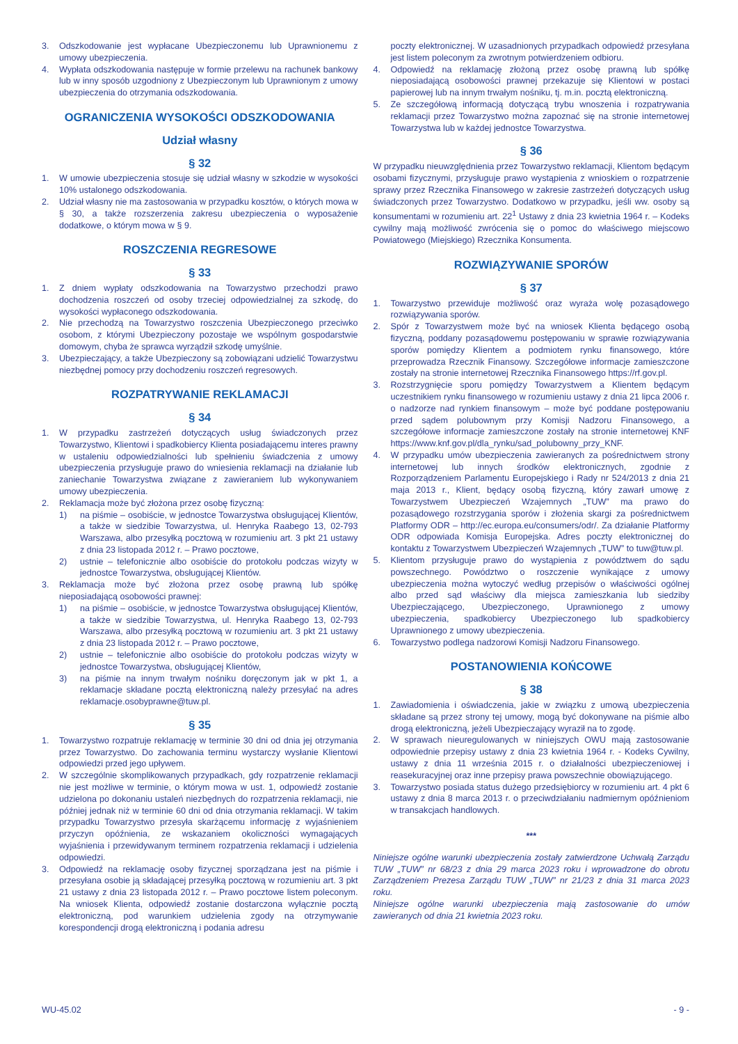3. Odszkodowanie jest wypłacane Ubezpieczonemu lub Uprawnionemu z umowy ubezpieczenia.
4. Wypłata odszkodowania następuje w formie przelewu na rachunek bankowy lub w inny sposób uzgodniony z Ubezpieczonym lub Uprawnionym z umowy ubezpieczenia do otrzymania odszkodowania.
OGRANICZENIA WYSOKOŚCI ODSZKODOWANIA
Udział własny
§ 32
1. W umowie ubezpieczenia stosuje się udział własny w szkodzie w wysokości 10% ustalonego odszkodowania.
2. Udział własny nie ma zastosowania w przypadku kosztów, o których mowa w § 30, a także rozszerzenia zakresu ubezpieczenia o wyposażenie dodatkowe, o którym mowa w § 9.
ROSZCZENIA REGRESOWE
§ 33
1. Z dniem wypłaty odszkodowania na Towarzystwo przechodzi prawo dochodzenia roszczeń od osoby trzeciej odpowiedzialnej za szkodę, do wysokości wypłaconego odszkodowania.
2. Nie przechodzą na Towarzystwo roszczenia Ubezpieczonego przeciwko osobom, z którymi Ubezpieczony pozostaje we wspólnym gospodarstwie domowym, chyba że sprawca wyrządził szkodę umyślnie.
3. Ubezpieczający, a także Ubezpieczony są zobowiązani udzielić Towarzystwu niezbędnej pomocy przy dochodzeniu roszczeń regresowych.
ROZPATRYWANIE REKLAMACJI
§ 34
1. W przypadku zastrzeżeń dotyczących usług świadczonych przez Towarzystwo, Klientowi i spadkobiercy Klienta posiadającemu interes prawny w ustaleniu odpowiedzialności lub spełnieniu świadczenia z umowy ubezpieczenia przysługuje prawo do wniesienia reklamacji na działanie lub zaniechanie Towarzystwa związane z zawieraniem lub wykonywaniem umowy ubezpieczenia.
2. Reklamacja może być złożona przez osobę fizyczną:
1) na piśmie – osobiście, w jednostce Towarzystwa obsługującej Klientów, a także w siedzibie Towarzystwa, ul. Henryka Raabego 13, 02-793 Warszawa, albo przesyłką pocztową w rozumieniu art. 3 pkt 21 ustawy z dnia 23 listopada 2012 r. – Prawo pocztowe,
2) ustnie – telefonicznie albo osobiście do protokołu podczas wizyty w jednostce Towarzystwa, obsługującej Klientów.
3. Reklamacja może być złożona przez osobę prawną lub spółkę nieposiadającą osobowości prawnej:
1) na piśmie – osobiście, w jednostce Towarzystwa obsługującej Klientów, a także w siedzibie Towarzystwa, ul. Henryka Raabego 13, 02-793 Warszawa, albo przesyłką pocztową w rozumieniu art. 3 pkt 21 ustawy z dnia 23 listopada 2012 r. – Prawo pocztowe,
2) ustnie – telefonicznie albo osobiście do protokołu podczas wizyty w jednostce Towarzystwa, obsługującej Klientów,
3) na piśmie na innym trwałym nośniku doręczonym jak w pkt 1, a reklamacje składane pocztą elektroniczną należy przesyłać na adres reklamacje.osobyprawne@tuw.pl.
§ 35
1. Towarzystwo rozpatruje reklamację w terminie 30 dni od dnia jej otrzymania przez Towarzystwo. Do zachowania terminu wystarczy wysłanie Klientowi odpowiedzi przed jego upływem.
2. W szczególnie skomplikowanych przypadkach, gdy rozpatrzenie reklamacji nie jest możliwe w terminie, o którym mowa w ust. 1, odpowiedź zostanie udzielona po dokonaniu ustaleń niezbędnych do rozpatrzenia reklamacji, nie później jednak niż w terminie 60 dni od dnia otrzymania reklamacji. W takim przypadku Towarzystwo przesyła skarżącemu informację z wyjaśnieniem przyczyn opóźnienia, ze wskazaniem okoliczności wymagających wyjaśnienia i przewidywanym terminem rozpatrzenia reklamacji i udzielenia odpowiedzi.
3. Odpowiedź na reklamację osoby fizycznej sporządzana jest na piśmie i przesyłana osobie ją składającej przesyłką pocztową w rozumieniu art. 3 pkt 21 ustawy z dnia 23 listopada 2012 r. – Prawo pocztowe listem poleconym. Na wniosek Klienta, odpowiedź zostanie dostarczona wyłącznie pocztą elektroniczną, pod warunkiem udzielenia zgody na otrzymywanie korespondencji drogą elektroniczną i podania adresu
poczty elektronicznej. W uzasadnionych przypadkach odpowiedź przesyłana jest listem poleconym za zwrotnym potwierdzeniem odbioru.
4. Odpowiedź na reklamację złożoną przez osobę prawną lub spółkę nieposiadającą osobowości prawnej przekazuje się Klientowi w postaci papierowej lub na innym trwałym nośniku, tj. m.in. pocztą elektroniczną.
5. Ze szczegółową informacją dotyczącą trybu wnoszenia i rozpatrywania reklamacji przez Towarzystwo można zapoznać się na stronie internetowej Towarzystwa lub w każdej jednostce Towarzystwa.
§ 36
W przypadku nieuwzględnienia przez Towarzystwo reklamacji, Klientom będącym osobami fizycznymi, przysługuje prawo wystąpienia z wnioskiem o rozpatrzenie sprawy przez Rzecznika Finansowego w zakresie zastrzeżeń dotyczących usług świadczonych przez Towarzystwo. Dodatkowo w przypadku, jeśli ww. osoby są konsumentami w rozumieniu art. 22<sup>1</sup> Ustawy z dnia 23 kwietnia 1964 r. – Kodeks cywilny mają możliwość zwrócenia się o pomoc do właściwego miejscowo Powiatowego (Miejskiego) Rzecznika Konsumenta.
ROZWIĄZYWANIE SPORÓW
§ 37
1. Towarzystwo przewiduje możliwość oraz wyraża wolę pozasądowego rozwiązywania sporów.
2. Spór z Towarzystwem może być na wniosek Klienta będącego osobą fizyczną, poddany pozasądowemu postępowaniu w sprawie rozwiązywania sporów pomiędzy Klientem a podmiotem rynku finansowego, które przeprowadza Rzecznik Finansowy. Szczegółowe informacje zamieszczone zostały na stronie internetowej Rzecznika Finansowego https://rf.gov.pl.
3. Rozstrzygnięcie sporu pomiędzy Towarzystwem a Klientem będącym uczestnikiem rynku finansowego w rozumieniu ustawy z dnia 21 lipca 2006 r. o nadzorze nad rynkiem finansowym – może być poddane postępowaniu przed sądem polubownym przy Komisji Nadzoru Finansowego, a szczegółowe informacje zamieszczone zostały na stronie internetowej KNF https://www.knf.gov.pl/dla_rynku/sad_polubowny_przy_KNF.
4. W przypadku umów ubezpieczenia zawieranych za pośrednictwem strony internetowej lub innych środków elektronicznych, zgodnie z Rozporządzeniem Parlamentu Europejskiego i Rady nr 524/2013 z dnia 21 maja 2013 r., Klient, będący osobą fizyczną, który zawarł umowę z Towarzystwem Ubezpieczeń Wzajemnych „TUW” ma prawo do pozasądowego rozstrzygania sporów i złożenia skargi za pośrednictwem Platformy ODR – http://ec.europa.eu/consumers/odr/. Za działanie Platformy ODR odpowiada Komisja Europejska. Adres poczty elektronicznej do kontaktu z Towarzystwem Ubezpieczeń Wzajemnych „TUW” to tuw@tuw.pl.
5. Klientom przysługuje prawo do wystąpienia z powództwem do sądu powszechnego. Powództwo o roszczenie wynikające z umowy ubezpieczenia można wytoczyć według przepisów o właściwości ogólnej albo przed sąd właściwy dla miejsca zamieszkania lub siedziby Ubezpieczającego, Ubezpieczonego, Uprawnionego z umowy ubezpieczenia, spadkobiercy Ubezpieczonego lub spadkobiercy Uprawnionego z umowy ubezpieczenia.
6. Towarzystwo podlega nadzorowi Komisji Nadzoru Finansowego.
POSTANOWIENIA KOŃCOWE
§ 38
1. Zawiadomienia i oświadczenia, jakie w związku z umową ubezpieczenia składane są przez strony tej umowy, mogą być dokonywane na piśmie albo drogą elektroniczną, jeżeli Ubezpieczający wyraził na to zgodę.
2. W sprawach nieuregulowanych w niniejszych OWU mają zastosowanie odpowiednie przepisy ustawy z dnia 23 kwietnia 1964 r. - Kodeks Cywilny, ustawy z dnia 11 września 2015 r. o działalności ubezpieczeniowej i reasekuracyjnej oraz inne przepisy prawa powszechnie obowiązującego.
3. Towarzystwo posiada status dużego przedsiębiorcy w rozumieniu art. 4 pkt 6 ustawy z dnia 8 marca 2013 r. o przeciwdziałaniu nadmiernym opóźnieniom w transakcjach handlowych.
***
Niniejsze ogólne warunki ubezpieczenia zostały zatwierdzone Uchwałą Zarządu TUW „TUW” nr 68/23 z dnia 29 marca 2023 roku i wprowadzone do obrotu Zarządzeniem Prezesa Zarządu TUW „TUW” nr 21/23 z dnia 31 marca 2023 roku.
Niniejsze ogólne warunki ubezpieczenia mają zastosowanie do umów zawieranych od dnia 21 kwietnia 2023 roku.
WU-45.02 - 9 -